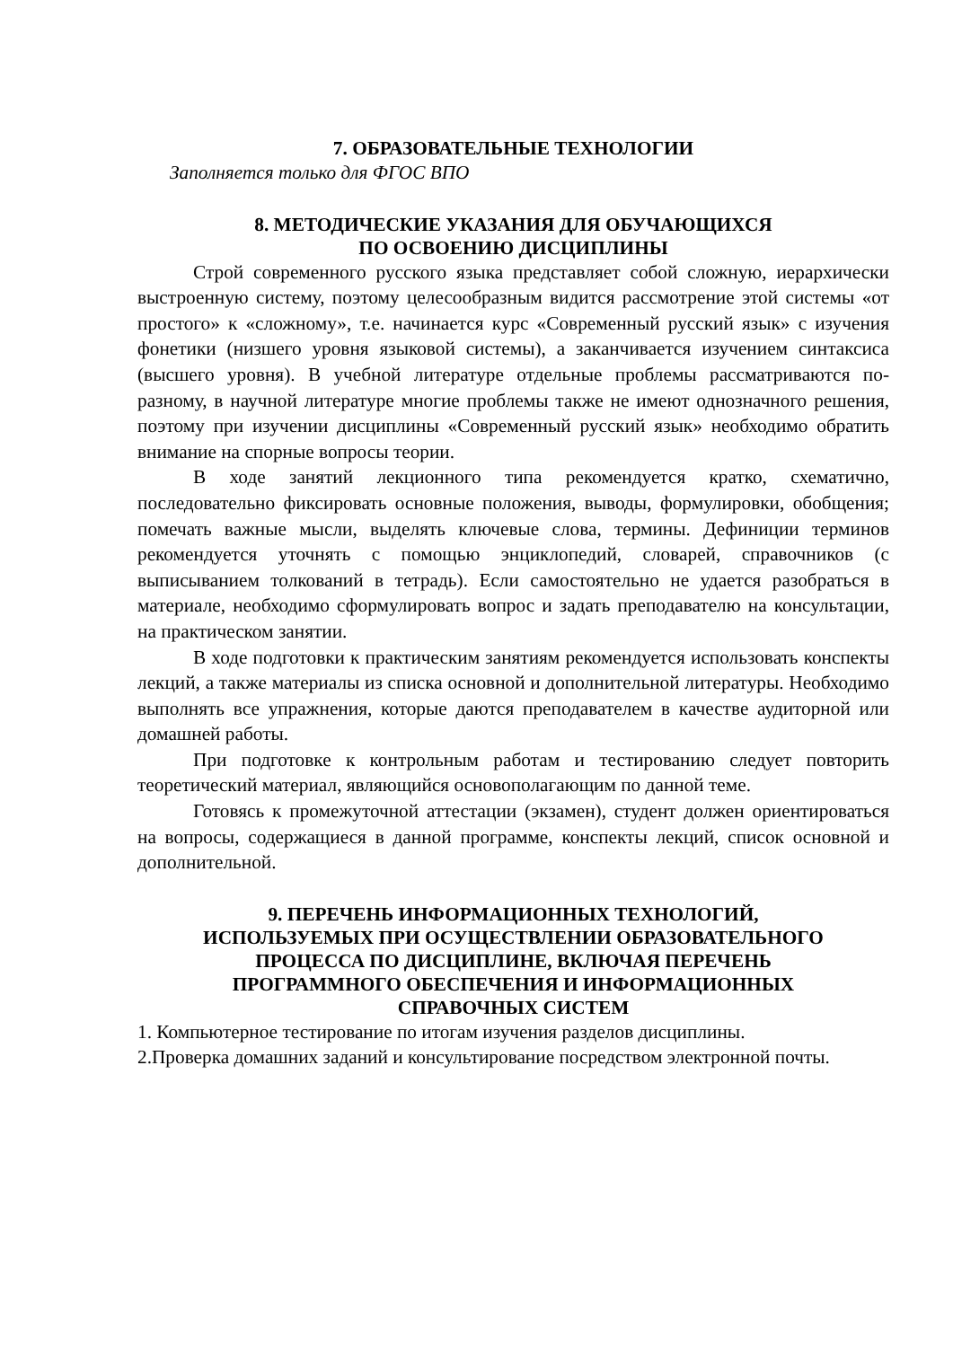7. ОБРАЗОВАТЕЛЬНЫЕ ТЕХНОЛОГИИ
Заполняется только для ФГОС ВПО
8. МЕТОДИЧЕСКИЕ УКАЗАНИЯ ДЛЯ ОБУЧАЮЩИХСЯ
ПО ОСВОЕНИЮ ДИСЦИПЛИНЫ
Строй современного русского языка представляет собой сложную, иерархически выстроенную систему, поэтому целесообразным видится рассмотрение этой системы «от простого» к «сложному», т.е. начинается курс «Современный русский язык» с изучения фонетики (низшего уровня языковой системы), а заканчивается изучением синтаксиса (высшего уровня). В учебной литературе отдельные проблемы рассматриваются по-разному, в научной литературе многие проблемы также не имеют однозначного решения, поэтому при изучении дисциплины «Современный русский язык» необходимо обратить внимание на спорные вопросы теории.
В ходе занятий лекционного типа рекомендуется кратко, схематично, последовательно фиксировать основные положения, выводы, формулировки, обобщения; помечать важные мысли, выделять ключевые слова, термины. Дефиниции терминов рекомендуется уточнять с помощью энциклопедий, словарей, справочников (с выписыванием толкований в тетрадь). Если самостоятельно не удается разобраться в материале, необходимо сформулировать вопрос и задать преподавателю на консультации, на практическом занятии.
В ходе подготовки к практическим занятиям рекомендуется использовать конспекты лекций, а также материалы из списка основной и дополнительной литературы. Необходимо выполнять все упражнения, которые даются преподавателем в качестве аудиторной или домашней работы.
При подготовке к контрольным работам и тестированию следует повторить теоретический материал, являющийся основополагающим по данной теме.
Готовясь к промежуточной аттестации (экзамен), студент должен ориентироваться на вопросы, содержащиеся в данной программе, конспекты лекций, список основной и дополнительной.
9. ПЕРЕЧЕНЬ ИНФОРМАЦИОННЫХ ТЕХНОЛОГИЙ,
ИСПОЛЬЗУЕМЫХ ПРИ ОСУЩЕСТВЛЕНИИ ОБРАЗОВАТЕЛЬНОГО
ПРОЦЕССА ПО ДИСЦИПЛИНЕ, ВКЛЮЧАЯ ПЕРЕЧЕНЬ
ПРОГРАММНОГО ОБЕСПЕЧЕНИЯ И ИНФОРМАЦИОННЫХ
СПРАВОЧНЫХ СИСТЕМ
1. Компьютерное тестирование по итогам изучения разделов дисциплины.
2.Проверка домашних заданий и консультирование посредством электронной почты.